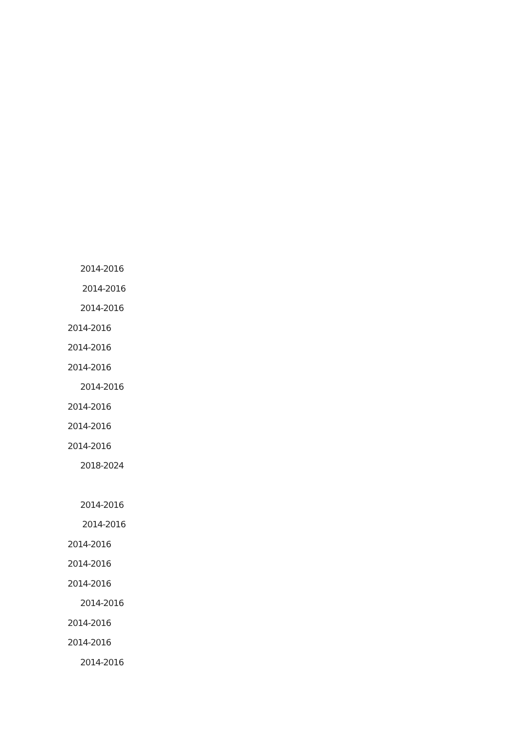2014-2016
2014-2016
2014-2016
2014-2016
2014-2016
2014-2016
2014-2016
2014-2016
2014-2016
2014-2016
2018-2024
2014-2016
2014-2016
2014-2016
2014-2016
2014-2016
2014-2016
2014-2016
2014-2016
2014-2016